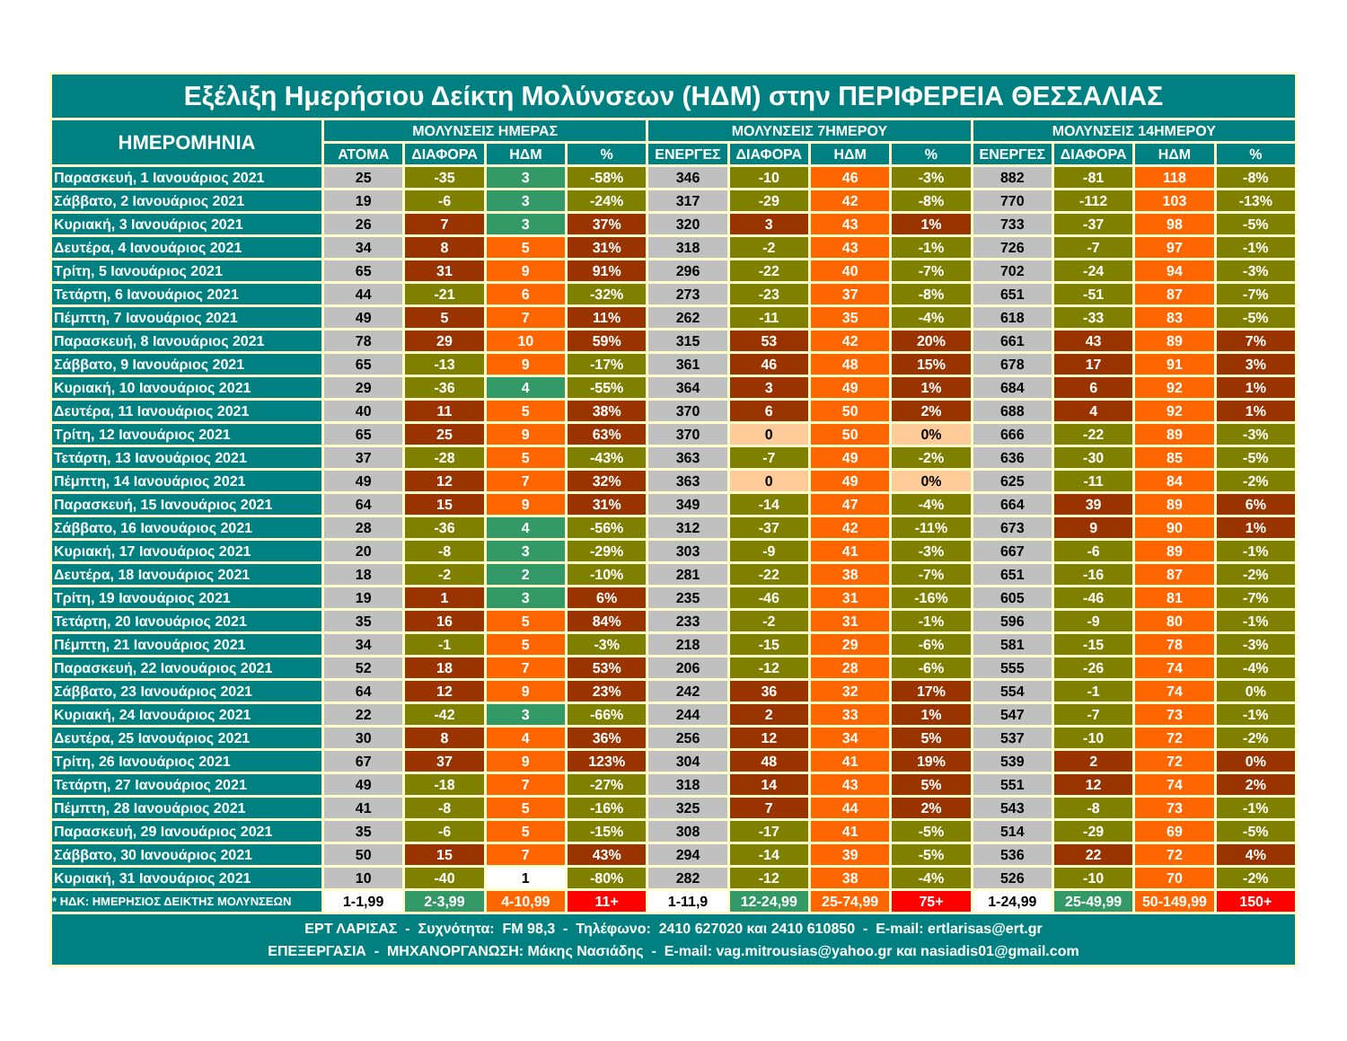| Εξέλιξη Ημερήσιου Δείκτη Μολύνσεων (ΗΔΜ) στην ΠΕΡΙΦΕΡΕΙΑ ΘΕΣΣΑΛΙΑΣ | | | | | | | | | | | | |
| --- | --- | --- | --- | --- | --- | --- | --- | --- | --- | --- | --- | --- |
| ΗΜΕΡΟΜΗΝΙΑ | ΜΟΛΥΝΣΕΙΣ ΗΜΕΡΑΣ | | | | ΜΟΛΥΝΣΕΙΣ 7ΗΜΕΡΟΥ | | | | ΜΟΛΥΝΣΕΙΣ 14ΗΜΕΡΟΥ | | | |
| | ΑΤΟΜΑ | ΔΙΑΦΟΡΑ | ΗΔΜ | % | ΕΝΕΡΓΕΣ | ΔΙΑΦΟΡΑ | ΗΔΜ | % | ΕΝΕΡΓΕΣ | ΔΙΑΦΟΡΑ | ΗΔΜ | % |
| Παρασκευή, 1 Ιανουάριος 2021 | 25 | -35 | 3 | -58% | 346 | -10 | 46 | -3% | 882 | -81 | 118 | -8% |
| Σάββατο, 2 Ιανουάριος 2021 | 19 | -6 | 3 | -24% | 317 | -29 | 42 | -8% | 770 | -112 | 103 | -13% |
| Κυριακή, 3 Ιανουάριος 2021 | 26 | 7 | 3 | 37% | 320 | 3 | 43 | 1% | 733 | -37 | 98 | -5% |
| Δευτέρα, 4 Ιανουάριος 2021 | 34 | 8 | 5 | 31% | 318 | -2 | 43 | -1% | 726 | -7 | 97 | -1% |
| Τρίτη, 5 Ιανουάριος 2021 | 65 | 31 | 9 | 91% | 296 | -22 | 40 | -7% | 702 | -24 | 94 | -3% |
| Τετάρτη, 6 Ιανουάριος 2021 | 44 | -21 | 6 | -32% | 273 | -23 | 37 | -8% | 651 | -51 | 87 | -7% |
| Πέμπτη, 7 Ιανουάριος 2021 | 49 | 5 | 7 | 11% | 262 | -11 | 35 | -4% | 618 | -33 | 83 | -5% |
| Παρασκευή, 8 Ιανουάριος 2021 | 78 | 29 | 10 | 59% | 315 | 53 | 42 | 20% | 661 | 43 | 89 | 7% |
| Σάββατο, 9 Ιανουάριος 2021 | 65 | -13 | 9 | -17% | 361 | 46 | 48 | 15% | 678 | 17 | 91 | 3% |
| Κυριακή, 10 Ιανουάριος 2021 | 29 | -36 | 4 | -55% | 364 | 3 | 49 | 1% | 684 | 6 | 92 | 1% |
| Δευτέρα, 11 Ιανουάριος 2021 | 40 | 11 | 5 | 38% | 370 | 6 | 50 | 2% | 688 | 4 | 92 | 1% |
| Τρίτη, 12 Ιανουάριος 2021 | 65 | 25 | 9 | 63% | 370 | 0 | 50 | 0% | 666 | -22 | 89 | -3% |
| Τετάρτη, 13 Ιανουάριος 2021 | 37 | -28 | 5 | -43% | 363 | -7 | 49 | -2% | 636 | -30 | 85 | -5% |
| Πέμπτη, 14 Ιανουάριος 2021 | 49 | 12 | 7 | 32% | 363 | 0 | 49 | 0% | 625 | -11 | 84 | -2% |
| Παρασκευή, 15 Ιανουάριος 2021 | 64 | 15 | 9 | 31% | 349 | -14 | 47 | -4% | 664 | 39 | 89 | 6% |
| Σάββατο, 16 Ιανουάριος 2021 | 28 | -36 | 4 | -56% | 312 | -37 | 42 | -11% | 673 | 9 | 90 | 1% |
| Κυριακή, 17 Ιανουάριος 2021 | 20 | -8 | 3 | -29% | 303 | -9 | 41 | -3% | 667 | -6 | 89 | -1% |
| Δευτέρα, 18 Ιανουάριος 2021 | 18 | -2 | 2 | -10% | 281 | -22 | 38 | -7% | 651 | -16 | 87 | -2% |
| Τρίτη, 19 Ιανουάριος 2021 | 19 | 1 | 3 | 6% | 235 | -46 | 31 | -16% | 605 | -46 | 81 | -7% |
| Τετάρτη, 20 Ιανουάριος 2021 | 35 | 16 | 5 | 84% | 233 | -2 | 31 | -1% | 596 | -9 | 80 | -1% |
| Πέμπτη, 21 Ιανουάριος 2021 | 34 | -1 | 5 | -3% | 218 | -15 | 29 | -6% | 581 | -15 | 78 | -3% |
| Παρασκευή, 22 Ιανουάριος 2021 | 52 | 18 | 7 | 53% | 206 | -12 | 28 | -6% | 555 | -26 | 74 | -4% |
| Σάββατο, 23 Ιανουάριος 2021 | 64 | 12 | 9 | 23% | 242 | 36 | 32 | 17% | 554 | -1 | 74 | 0% |
| Κυριακή, 24 Ιανουάριος 2021 | 22 | -42 | 3 | -66% | 244 | 2 | 33 | 1% | 547 | -7 | 73 | -1% |
| Δευτέρα, 25 Ιανουάριος 2021 | 30 | 8 | 4 | 36% | 256 | 12 | 34 | 5% | 537 | -10 | 72 | -2% |
| Τρίτη, 26 Ιανουάριος 2021 | 67 | 37 | 9 | 123% | 304 | 48 | 41 | 19% | 539 | 2 | 72 | 0% |
| Τετάρτη, 27 Ιανουάριος 2021 | 49 | -18 | 7 | -27% | 318 | 14 | 43 | 5% | 551 | 12 | 74 | 2% |
| Πέμπτη, 28 Ιανουάριος 2021 | 41 | -8 | 5 | -16% | 325 | 7 | 44 | 2% | 543 | -8 | 73 | -1% |
| Παρασκευή, 29 Ιανουάριος 2021 | 35 | -6 | 5 | -15% | 308 | -17 | 41 | -5% | 514 | -29 | 69 | -5% |
| Σάββατο, 30 Ιανουάριος 2021 | 50 | 15 | 7 | 43% | 294 | -14 | 39 | -5% | 536 | 22 | 72 | 4% |
| Κυριακή, 31 Ιανουάριος 2021 | 10 | -40 | 1 | -80% | 282 | -12 | 38 | -4% | 526 | -10 | 70 | -2% |
| * ΗΔΚ: ΗΜΕΡΗΣΙΟΣ ΔΕΙΚΤΗΣ ΜΟΛΥΝΣΕΩΝ | 1-1,99 | 2-3,99 | 4-10,99 | 11+ | 1-11,9 | 12-24,99 | 25-74,99 | 75+ | 1-24,99 | 25-49,99 | 50-149,99 | 150+ |
| ΕΡΤ ΛΑΡΙΣΑΣ - Συχνότητα: FM 98,3 - Τηλέφωνο: 2410 627020 και 2410 610850 - E-mail: ertlarisas@ert.gr ΕΠΕΞΕΡΓΑΣΙΑ - ΜΗΧΑΝΟΡΓΑΝΩΣΗ: Μάκης Νασιάδης - E-mail: vag.mitrousias@yahoo.gr και nasiadis01@gmail.com | | | | | | | | | | | | |